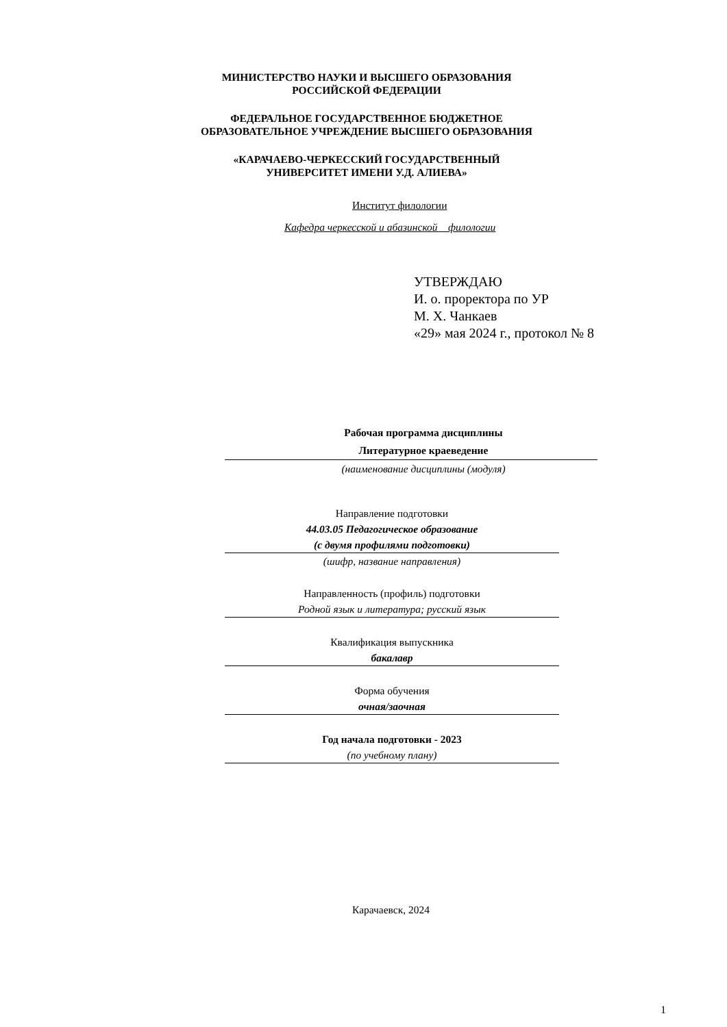МИНИСТЕРСТВО НАУКИ И ВЫСШЕГО ОБРАЗОВАНИЯ
РОССИЙСКОЙ ФЕДЕРАЦИИ
ФЕДЕРАЛЬНОЕ ГОСУДАРСТВЕННОЕ БЮДЖЕТНОЕ
ОБРАЗОВАТЕЛЬНОЕ УЧРЕЖДЕНИЕ ВЫСШЕГО ОБРАЗОВАНИЯ
«КАРАЧАЕВО-ЧЕРКЕССКИЙ ГОСУДАРСТВЕННЫЙ
УНИВЕРСИТЕТ ИМЕНИ У.Д. АЛИЕВА»
Институт филологии
Кафедра черкесской и абазинской филологии
УТВЕРЖДАЮ
И. о. проректора по УР
М. Х. Чанкаев
«29» мая 2024 г., протокол № 8
Рабочая программа дисциплины
Литературное краеведение
(наименование дисциплины (модуля)
Направление подготовки
44.03.05 Педагогическое образование
(с двумя профилями подготовки)
(шифр, название направления)
Направленность (профиль) подготовки
Родной язык и литература; русский язык
Квалификация выпускника
бакалавр
Форма обучения
очная/заочная
Год начала подготовки - 2023
(по учебному плану)
Карачаевск, 2024
1